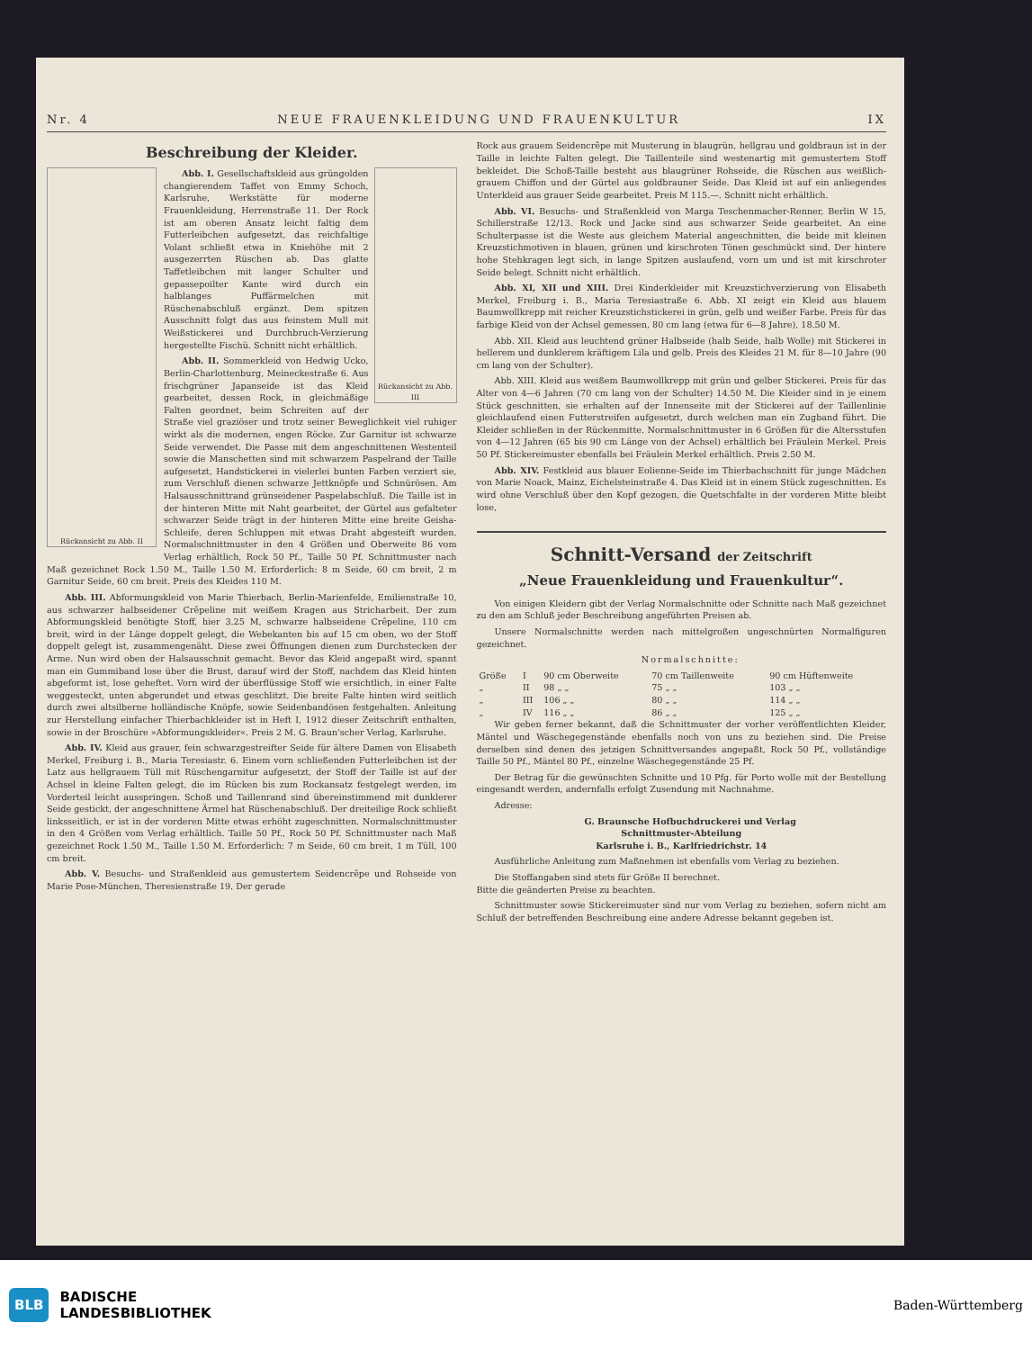Nr. 4 NEUE FRAUENKLEIDUNG UND FRAUENKULTUR IX
Beschreibung der Kleider.
Rückansicht zu Abb. II
Rückansicht zu Abb. III
Abb. I. Gesellschaftskleid aus grüngolden changierendem Taffet von Emmy Schoch, Karlsruhe, Werkstätte für moderne Frauenkleidung, Herrenstraße 11. Der Rock ist am oberen Ansatz leicht faltig dem Futterleibchen aufgesetzt, das reichfaltige Volant schließt etwa in Kniehöhe mit 2 ausgezerrten Rüschen ab. Das glatte Taffetleibchen mit langer Schulter und gepassepoilter Kante wird durch ein halblanges Puffärmelchen mit Rüschenabschluß ergänzt. Dem spitzen Ausschnitt folgt das aus feinstem Mull mit Weißstickerei und Durchbruch-Verzierung hergestellte Fischü. Schnitt nicht erhältlich.
Abb. II. Sommerkleid von Hedwig Ucko, Berlin-Charlottenburg, Meineckestraße 6. Aus frischgrüner Japanseide ist das Kleid gearbeitet, dessen Rock, in gleichmäßige Falten geordnet, beim Schreiten auf der Straße viel graziöser und trotz seiner Beweglichkeit viel ruhiger wirkt als die modernen, engen Röcke. Zur Garnitur ist schwarze Seide verwendet. Die Passe mit dem angeschnittenen Westenteil sowie die Manschetten sind mit schwarzem Paspelrand der Taille aufgesetzt, Handstickerei in vielerlei bunten Farben verziert sie, zum Verschluß dienen schwarze Jettknöpfe und Schnürösen. Am Halsausschnittrand grünseidener Paspelabschluß. Die Taille ist in der hinteren Mitte mit Naht gearbeitet, der Gürtel aus gefalteter schwarzer Seide trägt in der hinteren Mitte eine breite Geisha-Schleife, deren Schluppen mit etwas Draht abgesteift wurden. Normalschnittmuster in den 4 Größen und Oberweite 86 vom Verlag erhältlich, Rock 50 Pf., Taille 50 Pf. Schnittmuster nach Maß gezeichnet Rock 1.50 M., Taille 1.50 M. Erforderlich: 8 m Seide, 60 cm breit, 2 m Garnitur Seide, 60 cm breit. Preis des Kleides 110 M.
Abb. III. Abformungskleid von Marie Thierbach, Berlin-Marienfelde, Emilienstraße 10, aus schwarzer halbseidener Crêpeline mit weißem Kragen aus Stricharbeit. Der zum Abformungskleid benötigte Stoff, hier 3.25 M, schwarze halbseidene Crêpeline, 110 cm breit, wird in der Länge doppelt gelegt, die Webekanten bis auf 15 cm oben, wo der Stoff doppelt gelegt ist, zusammengenäht. Diese zwei Öffnungen dienen zum Durchstecken der Arme. Nun wird oben der Halsausschnit gemacht. Bevor das Kleid angepaßt wird, spannt man ein Gummiband lose über die Brust, darauf wird der Stoff, nachdem das Kleid hinten abgeformt ist, lose geheftet. Vorn wird der überflüssige Stoff wie ersichtlich, in einer Falte weggesteckt, unten abgerundet und etwas geschlitzt. Die breite Falte hinten wird seitlich durch zwei altsilberne holländische Knöpfe, sowie Seidenbandösen festgehalten. Anleitung zur Herstellung einfacher Thierbachkleider ist in Heft I, 1912 dieser Zeitschrift enthalten, sowie in der Broschüre »Abformungskleider«. Preis 2 M. G. Braun'scher Verlag, Karlsruhe.
Abb. IV. Kleid aus grauer, fein schwarzgestreifter Seide für ältere Damen von Elisabeth Merkel, Freiburg i. B., Maria Teresiastr. 6. Einem vorn schließenden Futterleibchen ist der Latz aus hellgrauem Tüll mit Rüschengarnitur aufgesetzt, der Stoff der Taille ist auf der Achsel in kleine Falten gelegt, die im Rücken bis zum Rockansatz festgelegt werden, im Vorderteil leicht ausspringen. Schoß und Taillenrand sind übereinstimmend mit dunklerer Seide gestickt, der angeschnittene Ärmel hat Rüschenabschluß. Der dreiteilige Rock schließt linksseitlich, er ist in der vorderen Mitte etwas erhöht zugeschnitten. Normalschnittmuster in den 4 Größen vom Verlag erhältlich. Taille 50 Pf., Rock 50 Pf. Schnittmuster nach Maß gezeichnet Rock 1.50 M., Taille 1.50 M. Erforderlich: 7 m Seide, 60 cm breit, 1 m Tüll, 100 cm breit.
Abb. V. Besuchs- und Straßenkleid aus gemustertem Seidencrêpe und Rohseide von Marie Pose-München, Theresienstraße 19. Der gerade
Rock aus grauem Seidencrêpe mit Musterung in blaugrün, hellgrau und goldbraun ist in der Taille in leichte Falten gelegt. Die Taillenteile sind westenartig mit gemustertem Stoff bekleidet. Die Schoß-Taille besteht aus blaugrüner Rohseide, die Rüschen aus weißlich-grauem Chiffon und der Gürtel aus goldbrauner Seide. Das Kleid ist auf ein anliegendes Unterkleid aus grauer Seide gearbeitet. Preis M 115.—. Schnitt nicht erhältlich.
Abb. VI. Besuchs- und Straßenkleid von Marga Teschenmacher-Renner, Berlin W 15, Schillerstraße 12/13. Rock und Jacke sind aus schwarzer Seide gearbeitet. An eine Schulterpasse ist die Weste aus gleichem Material angeschnitten, die beide mit kleinen Kreuzstichmotiven in blauen, grünen und kirschroten Tönen geschmückt sind. Der hintere hohe Stehkragen legt sich, in lange Spitzen auslaufend, vorn um und ist mit kirschroter Seide belegt. Schnitt nicht erhältlich.
Abb. XI, XII und XIII. Drei Kinderkleider mit Kreuzstichverzierung von Elisabeth Merkel, Freiburg i. B., Maria Teresiastraße 6. Abb. XI zeigt ein Kleid aus blauem Baumwollkrepp mit reicher Kreuzstichstickerei in grün, gelb und weißer Farbe. Preis für das farbige Kleid von der Achsel gemessen, 80 cm lang (etwa für 6—8 Jahre), 18.50 M.
Abb. XII. Kleid aus leuchtend grüner Halbseide (halb Seide, halb Wolle) mit Stickerei in hellerem und dunklerem kräftigem Lila und gelb. Preis des Kleides 21 M. für 8—10 Jahre (90 cm lang von der Schulter).
Abb. XIII. Kleid aus weißem Baumwollkrepp mit grün und gelber Stickerei. Preis für das Alter von 4—6 Jahren (70 cm lang von der Schulter) 14.50 M. Die Kleider sind in je einem Stück geschnitten, sie erhalten auf der Innenseite mit der Stickerei auf der Taillenlinie gleichlaufend einen Futterstreifen aufgesetzt, durch welchen man ein Zugband führt. Die Kleider schließen in der Rückenmitte. Normalschnittmuster in 6 Größen für die Altersstufen von 4—12 Jahren (65 bis 90 cm Länge von der Achsel) erhältlich bei Fräulein Merkel. Preis 50 Pf. Stickereimuster ebenfalls bei Fräulein Merkel erhältlich. Preis 2.50 M.
Abb. XIV. Festkleid aus blauer Eolienne-Seide im Thierbachschnitt für junge Mädchen von Marie Noack, Mainz, Eichelsteinstraße 4. Das Kleid ist in einem Stück zugeschnitten. Es wird ohne Verschluß über den Kopf gezogen, die Quetschfalte in der vorderen Mitte bleibt lose,
Schnitt-Versand der Zeitschrift
„Neue Frauenkleidung und Frauenkultur“.
Von einigen Kleidern gibt der Verlag Normalschnitte oder Schnitte nach Maß gezeichnet zu den am Schluß jeder Beschreibung angeführten Preisen ab.
Unsere Normalschnitte werden nach mittelgroßen ungeschnürten Normalfiguren gezeichnet.
Normalschnitte:
| Größe | I | 90 cm Oberweite | 70 cm Taillenweite | 90 cm Hüftenweite |
| „ | II | 98 „ „ | 75 „ „ | 103 „ „ |
| „ | III | 106 „ „ | 80 „ „ | 114 „ „ |
| „ | IV | 116 „ „ | 86 „ „ | 125 „ „ |
Wir geben ferner bekannt, daß die Schnittmuster der vorher veröffentlichten Kleider, Mäntel und Wäschegegenstände ebenfalls noch von uns zu beziehen sind. Die Preise derselben sind denen des jetzigen Schnittversandes angepaßt, Rock 50 Pf., vollständige Taille 50 Pf., Mäntel 80 Pf., einzelne Wäschegegenstände 25 Pf.
Der Betrag für die gewünschten Schnitte und 10 Pfg. für Porto wolle mit der Bestellung eingesandt werden, andernfalls erfolgt Zusendung mit Nachnahme.
Adresse:
G. Braunsche Hofbuchdruckerei und Verlag
Schnittmuster-Abteilung
Karlsruhe i. B., Karlfriedrichstr. 14
Ausführliche Anleitung zum Maßnehmen ist ebenfalls vom Verlag zu beziehen.
Die Stoffangaben sind stets für Größe II berechnet.
Bitte die geänderten Preise zu beachten.
Schnittmuster sowie Stickereimuster sind nur vom Verlag zu beziehen, sofern nicht am Schluß der betreffenden Beschreibung eine andere Adresse bekannt gegeben ist.
BLB BADISCHE
LANDESBIBLIOTHEK
Baden-Württemberg